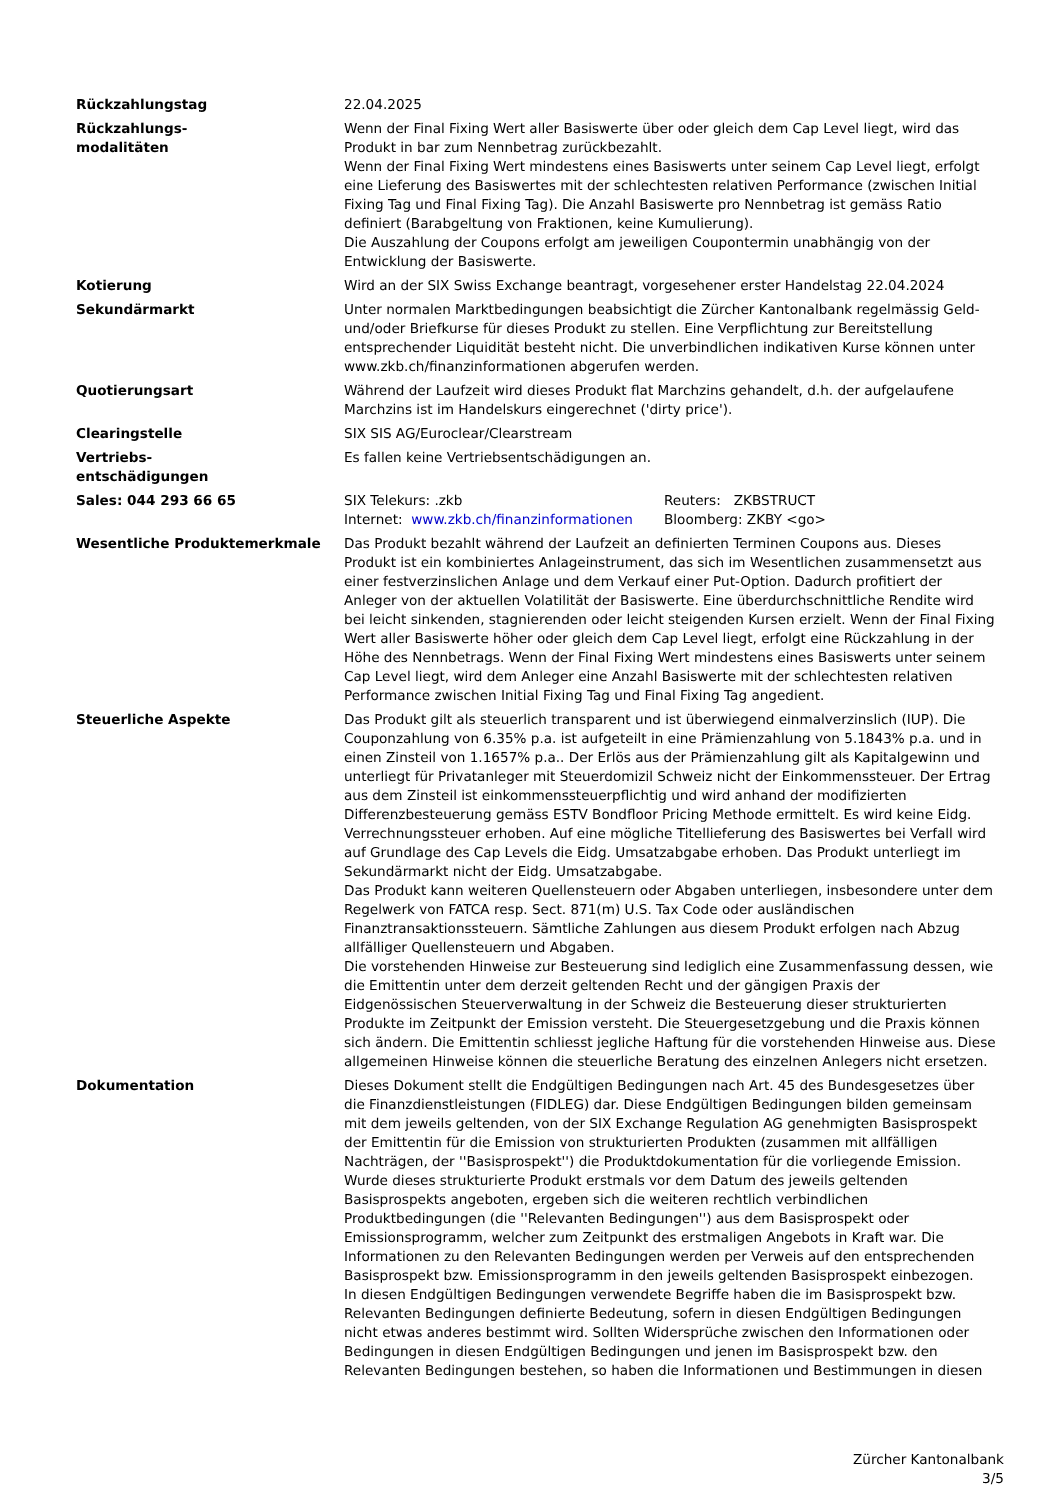| Rückzahlungstag | 22.04.2025 |
| Rückzahlungs- modalitäten | Wenn der Final Fixing Wert aller Basiswerte über oder gleich dem Cap Level liegt, wird das Produkt in bar zum Nennbetrag zurückbezahlt. Wenn der Final Fixing Wert mindestens eines Basiswerts unter seinem Cap Level liegt, erfolgt eine Lieferung des Basiswertes mit der schlechtesten relativen Performance (zwischen Initial Fixing Tag und Final Fixing Tag). Die Anzahl Basiswerte pro Nennbetrag ist gemäss Ratio definiert (Barabgeltung von Fraktionen, keine Kumulierung). Die Auszahlung der Coupons erfolgt am jeweiligen Coupontermin unabhängig von der Entwicklung der Basiswerte. |
| Kotierung | Wird an der SIX Swiss Exchange beantragt, vorgesehener erster Handelstag 22.04.2024 |
| Sekundärmarkt | Unter normalen Marktbedingungen beabsichtigt die Zürcher Kantonalbank regelmässig Geld- und/oder Briefkurse für dieses Produkt zu stellen. Eine Verpflichtung zur Bereitstellung entsprechender Liquidität besteht nicht. Die unverbindlichen indikativen Kurse können unter www.zkb.ch/finanzinformationen abgerufen werden. |
| Quotierungsart | Während der Laufzeit wird dieses Produkt flat Marchzins gehandelt, d.h. der aufgelaufene Marchzins ist im Handelskurs eingerechnet ('dirty price'). |
| Clearingstelle | SIX SIS AG/Euroclear/Clearstream |
| Vertriebs- entschädigungen | Es fallen keine Vertriebsentschädigungen an. |
| Sales: 044 293 66 65 | / SIX Telekurs: .zkb / Reuters: ZKBSTRUCT / / Internet: www.zkb.ch/finanzinformationen / Bloomberg: ZKBY <go> / |
| Wesentliche Produktemerkmale | Das Produkt bezahlt während der Laufzeit an definierten Terminen Coupons aus. Dieses Produkt ist ein kombiniertes Anlageinstrument, das sich im Wesentlichen zusammensetzt aus einer festverzinslichen Anlage und dem Verkauf einer Put-Option. Dadurch profitiert der Anleger von der aktuellen Volatilität der Basiswerte. Eine überdurchschnittliche Rendite wird bei leicht sinkenden, stagnierenden oder leicht steigenden Kursen erzielt. Wenn der Final Fixing Wert aller Basiswerte höher oder gleich dem Cap Level liegt, erfolgt eine Rückzahlung in der Höhe des Nennbetrags. Wenn der Final Fixing Wert mindestens eines Basiswerts unter seinem Cap Level liegt, wird dem Anleger eine Anzahl Basiswerte mit der schlechtesten relativen Performance zwischen Initial Fixing Tag und Final Fixing Tag angedient. |
| Steuerliche Aspekte | Das Produkt gilt als steuerlich transparent und ist überwiegend einmalverzinslich (IUP). Die Couponzahlung von 6.35% p.a. ist aufgeteilt in eine Prämienzahlung von 5.1843% p.a. und in einen Zinsteil von 1.1657% p.a.. Der Erlös aus der Prämienzahlung gilt als Kapitalgewinn und unterliegt für Privatanleger mit Steuerdomizil Schweiz nicht der Einkommenssteuer. Der Ertrag aus dem Zinsteil ist einkommenssteuerpflichtig und wird anhand der modifizierten Differenzbesteuerung gemäss ESTV Bondfloor Pricing Methode ermittelt. Es wird keine Eidg. Verrechnungssteuer erhoben. Auf eine mögliche Titellieferung des Basiswertes bei Verfall wird auf Grundlage des Cap Levels die Eidg. Umsatzabgabe erhoben. Das Produkt unterliegt im Sekundärmarkt nicht der Eidg. Umsatzabgabe. Das Produkt kann weiteren Quellensteuern oder Abgaben unterliegen, insbesondere unter dem Regelwerk von FATCA resp. Sect. 871(m) U.S. Tax Code oder ausländischen Finanztransaktionssteuern. Sämtliche Zahlungen aus diesem Produkt erfolgen nach Abzug allfälliger Quellensteuern und Abgaben. Die vorstehenden Hinweise zur Besteuerung sind lediglich eine Zusammenfassung dessen, wie die Emittentin unter dem derzeit geltenden Recht und der gängigen Praxis der Eidgenössischen Steuerverwaltung in der Schweiz die Besteuerung dieser strukturierten Produkte im Zeitpunkt der Emission versteht. Die Steuergesetzgebung und die Praxis können sich ändern. Die Emittentin schliesst jegliche Haftung für die vorstehenden Hinweise aus. Diese allgemeinen Hinweise können die steuerliche Beratung des einzelnen Anlegers nicht ersetzen. |
| Dokumentation | Dieses Dokument stellt die Endgültigen Bedingungen nach Art. 45 des Bundesgesetzes über die Finanzdienstleistungen (FIDLEG) dar. Diese Endgültigen Bedingungen bilden gemeinsam mit dem jeweils geltenden, von der SIX Exchange Regulation AG genehmigten Basisprospekt der Emittentin für die Emission von strukturierten Produkten (zusammen mit allfälligen Nachträgen, der ''Basisprospekt'') die Produktdokumentation für die vorliegende Emission. Wurde dieses strukturierte Produkt erstmals vor dem Datum des jeweils geltenden Basisprospekts angeboten, ergeben sich die weiteren rechtlich verbindlichen Produktbedingungen (die ''Relevanten Bedingungen'') aus dem Basisprospekt oder Emissionsprogramm, welcher zum Zeitpunkt des erstmaligen Angebots in Kraft war. Die Informationen zu den Relevanten Bedingungen werden per Verweis auf den entsprechenden Basisprospekt bzw. Emissionsprogramm in den jeweils geltenden Basisprospekt einbezogen. In diesen Endgültigen Bedingungen verwendete Begriffe haben die im Basisprospekt bzw. Relevanten Bedingungen definierte Bedeutung, sofern in diesen Endgültigen Bedingungen nicht etwas anderes bestimmt wird. Sollten Widersprüche zwischen den Informationen oder Bedingungen in diesen Endgültigen Bedingungen und jenen im Basisprospekt bzw. den Relevanten Bedingungen bestehen, so haben die Informationen und Bestimmungen in diesen |
Zürcher Kantonalbank
3/5